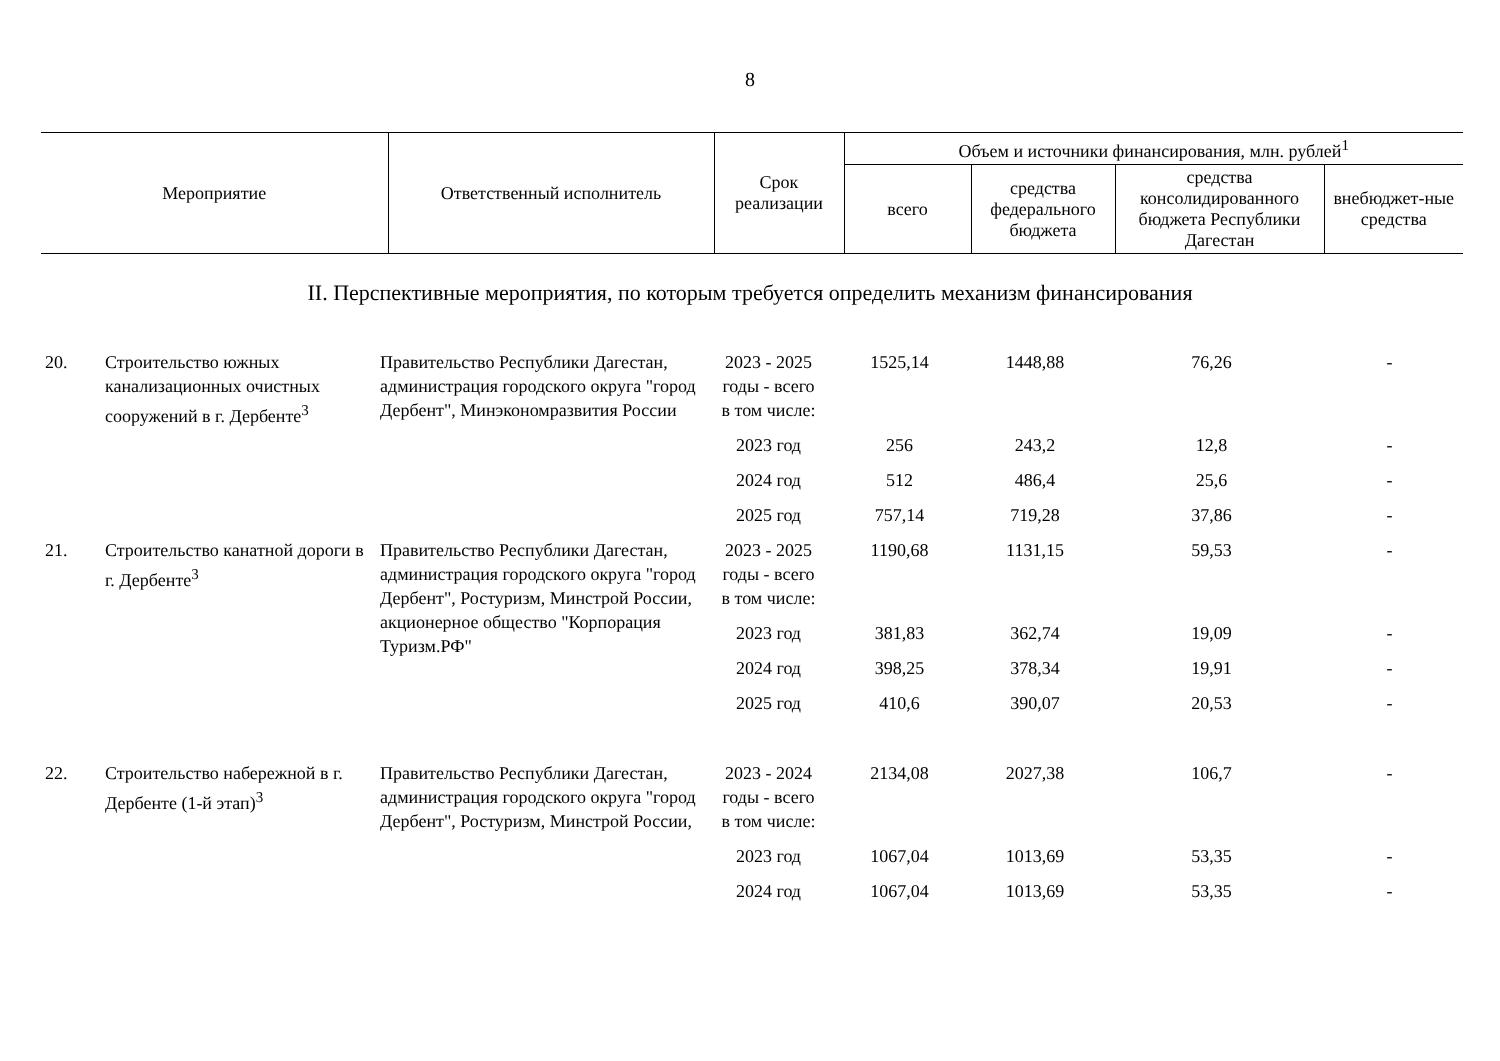8
| Мероприятие | Ответственный исполнитель | Срок реализации | Объем и источники финансирования, млн. рублей<sup>1</sup> | | | |
| --- | --- | --- | --- | --- | --- | --- |
| | | | всего | средства федерального бюджета | средства консолидированного бюджета Республики Дагестан | внебюджет-ные средства |
II. Перспективные мероприятия, по которым требуется определить механизм финансирования
| 20. | Строительство южных канализационных очистных сооружений в г. Дербенте<sup>3</sup> | Правительство Республики Дагестан, администрация городского округа "город Дербент", Минэкономразвития России | 2023 - 2025 годы - всего | 1525,14 | 1448,88 | 76,26 | - |
| | | | в том числе: | | | | |
| | | | 2023 год | 256 | 243,2 | 12,8 | - |
| | | | 2024 год | 512 | 486,4 | 25,6 | - |
| | | | 2025 год | 757,14 | 719,28 | 37,86 | - |
| 21. | Строительство канатной дороги в г. Дербенте<sup>3</sup> | Правительство Республики Дагестан, администрация городского округа "город Дербент", Ростуризм, Минстрой России, акционерное общество "Корпорация Туризм.РФ" | 2023 - 2025 годы - всего | 1190,68 | 1131,15 | 59,53 | - |
| | | | в том числе: | | | | |
| | | | 2023 год | 381,83 | 362,74 | 19,09 | - |
| | | | 2024 год | 398,25 | 378,34 | 19,91 | - |
| | | | 2025 год | 410,6 | 390,07 | 20,53 | - |
| 22. | Строительство набережной в г. Дербенте (1-й этап)<sup>3</sup> | Правительство Республики Дагестан, администрация городского округа "город Дербент", Ростуризм, Минстрой России, | 2023 - 2024 годы - всего | 2134,08 | 2027,38 | 106,7 | - |
| | | | в том числе: | | | | |
| | | | 2023 год | 1067,04 | 1013,69 | 53,35 | - |
| | | | 2024 год | 1067,04 | 1013,69 | 53,35 | - |